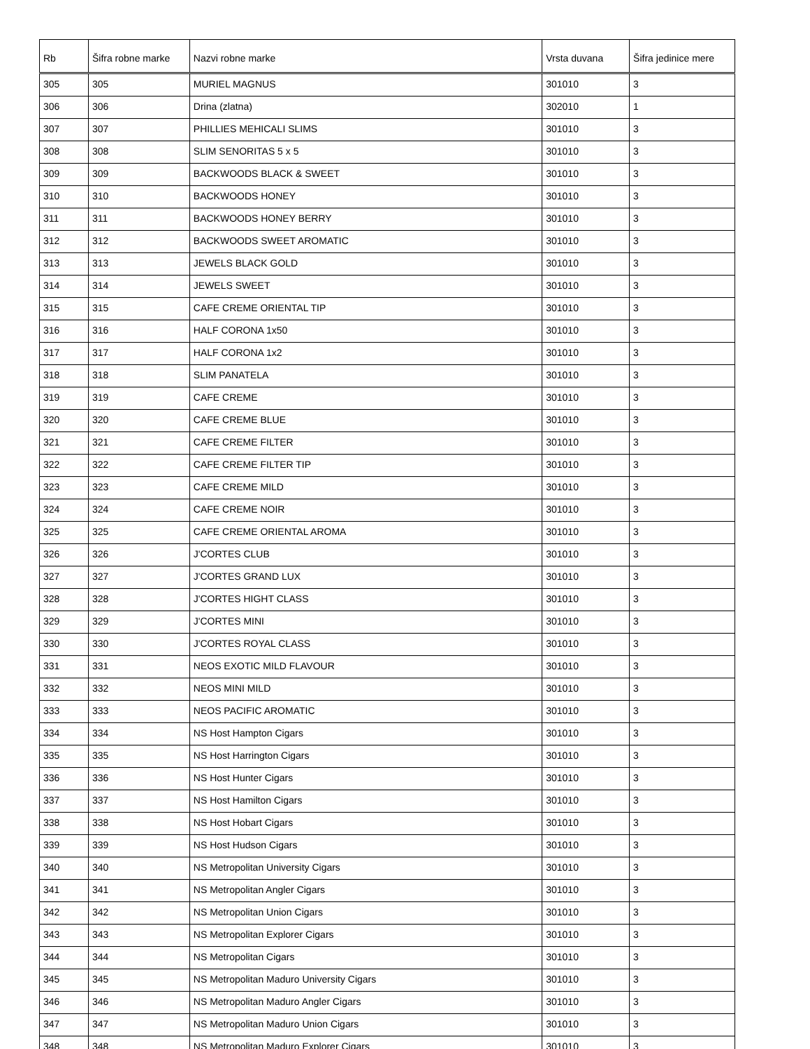| Rb | Šifra robne marke | Nazvi robne marke | Vrsta duvana | Šifra jedinice mere |
| --- | --- | --- | --- | --- |
| 305 | 305 | MURIEL MAGNUS | 301010 | 3 |
| 306 | 306 | Drina (zlatna) | 302010 | 1 |
| 307 | 307 | PHILLIES MEHICALI SLIMS | 301010 | 3 |
| 308 | 308 | SLIM SENORITAS 5 x 5 | 301010 | 3 |
| 309 | 309 | BACKWOODS BLACK & SWEET | 301010 | 3 |
| 310 | 310 | BACKWOODS HONEY | 301010 | 3 |
| 311 | 311 | BACKWOODS HONEY BERRY | 301010 | 3 |
| 312 | 312 | BACKWOODS SWEET AROMATIC | 301010 | 3 |
| 313 | 313 | JEWELS BLACK GOLD | 301010 | 3 |
| 314 | 314 | JEWELS SWEET | 301010 | 3 |
| 315 | 315 | CAFE CREME ORIENTAL TIP | 301010 | 3 |
| 316 | 316 | HALF CORONA 1x50 | 301010 | 3 |
| 317 | 317 | HALF CORONA 1x2 | 301010 | 3 |
| 318 | 318 | SLIM PANATELA | 301010 | 3 |
| 319 | 319 | CAFE CREME | 301010 | 3 |
| 320 | 320 | CAFE CREME BLUE | 301010 | 3 |
| 321 | 321 | CAFE CREME FILTER | 301010 | 3 |
| 322 | 322 | CAFE CREME FILTER TIP | 301010 | 3 |
| 323 | 323 | CAFE CREME MILD | 301010 | 3 |
| 324 | 324 | CAFE CREME NOIR | 301010 | 3 |
| 325 | 325 | CAFE CREME ORIENTAL AROMA | 301010 | 3 |
| 326 | 326 | J'CORTES CLUB | 301010 | 3 |
| 327 | 327 | J'CORTES GRAND LUX | 301010 | 3 |
| 328 | 328 | J'CORTES HIGHT CLASS | 301010 | 3 |
| 329 | 329 | J'CORTES MINI | 301010 | 3 |
| 330 | 330 | J'CORTES ROYAL CLASS | 301010 | 3 |
| 331 | 331 | NEOS EXOTIC MILD FLAVOUR | 301010 | 3 |
| 332 | 332 | NEOS MINI MILD | 301010 | 3 |
| 333 | 333 | NEOS PACIFIC AROMATIC | 301010 | 3 |
| 334 | 334 | NS Host Hampton Cigars | 301010 | 3 |
| 335 | 335 | NS Host Harrington Cigars | 301010 | 3 |
| 336 | 336 | NS Host Hunter Cigars | 301010 | 3 |
| 337 | 337 | NS Host Hamilton Cigars | 301010 | 3 |
| 338 | 338 | NS Host Hobart Cigars | 301010 | 3 |
| 339 | 339 | NS Host Hudson Cigars | 301010 | 3 |
| 340 | 340 | NS Metropolitan University Cigars | 301010 | 3 |
| 341 | 341 | NS Metropolitan Angler Cigars | 301010 | 3 |
| 342 | 342 | NS Metropolitan Union Cigars | 301010 | 3 |
| 343 | 343 | NS Metropolitan Explorer Cigars | 301010 | 3 |
| 344 | 344 | NS Metropolitan Cigars | 301010 | 3 |
| 345 | 345 | NS Metropolitan Maduro University Cigars | 301010 | 3 |
| 346 | 346 | NS Metropolitan Maduro Angler Cigars | 301010 | 3 |
| 347 | 347 | NS Metropolitan Maduro Union Cigars | 301010 | 3 |
| 348 | 348 | NS Metropolitan Maduro Explorer Cigars | 301010 | 3 |